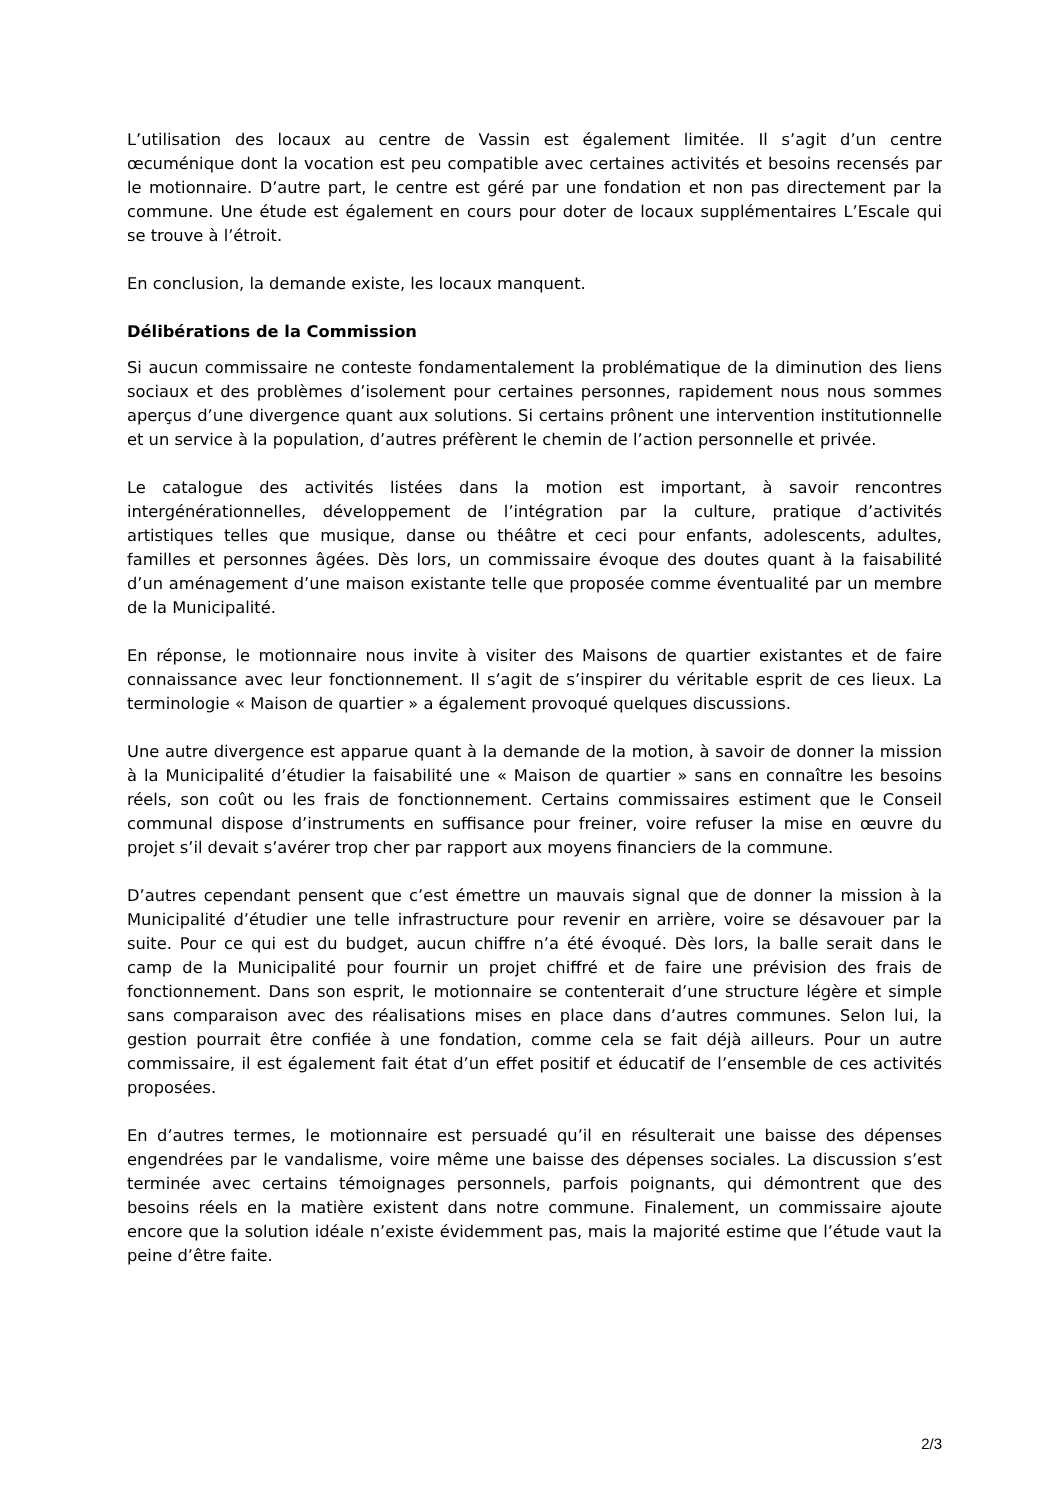L’utilisation des locaux au centre de Vassin est également limitée. Il s’agit d’un centre œcuménique dont la vocation est peu compatible avec certaines activités et besoins recensés par le motionnaire. D’autre part, le centre est géré par une fondation et non pas directement par la commune. Une étude est également en cours pour doter de locaux supplémentaires L’Escale qui se trouve à l’étroit.
En conclusion, la demande existe, les locaux manquent.
Délibérations de la Commission
Si aucun commissaire ne conteste fondamentalement la problématique de la diminution des liens sociaux et des problèmes d’isolement pour certaines personnes, rapidement nous nous sommes aperçus d’une divergence quant aux solutions. Si certains prônent une intervention institutionnelle et un service à la population, d’autres préfèrent le chemin de l’action personnelle et privée.
Le catalogue des activités listées dans la motion est important, à savoir rencontres intergénérationnelles, développement de l’intégration par la culture, pratique d’activités artistiques telles que musique, danse ou théâtre et ceci pour enfants, adolescents, adultes, familles et personnes âgées. Dès lors, un commissaire évoque des doutes quant à la faisabilité d’un aménagement d’une maison existante telle que proposée comme éventualité par un membre de la Municipalité.
En réponse, le motionnaire nous invite à visiter des Maisons de quartier existantes et de faire connaissance avec leur fonctionnement. Il s’agit de s’inspirer du véritable esprit de ces lieux. La terminologie « Maison de quartier » a également provoqué quelques discussions.
Une autre divergence est apparue quant à la demande de la motion, à savoir de donner la mission à la Municipalité d’étudier la faisabilité une « Maison de quartier » sans en connaître les besoins réels, son coût ou les frais de fonctionnement. Certains commissaires estiment que le Conseil communal dispose d’instruments en suffisance pour freiner, voire refuser la mise en œuvre du projet s’il devait s’avérer trop cher par rapport aux moyens financiers de la commune.
D’autres cependant pensent que c’est émettre un mauvais signal que de donner la mission à la Municipalité d’étudier une telle infrastructure pour revenir en arrière, voire se désavouer par la suite. Pour ce qui est du budget, aucun chiffre n’a été évoqué. Dès lors, la balle serait dans le camp de la Municipalité pour fournir un projet chiffré et de faire une prévision des frais de fonctionnement. Dans son esprit, le motionnaire se contenterait d’une structure légère et simple sans comparaison avec des réalisations mises en place dans d’autres communes. Selon lui, la gestion pourrait être confiée à une fondation, comme cela se fait déjà ailleurs. Pour un autre commissaire, il est également fait état d’un effet positif et éducatif de l’ensemble de ces activités proposées.
En d’autres termes, le motionnaire est persuadé qu’il en résulterait une baisse des dépenses engendrées par le vandalisme, voire même une baisse des dépenses sociales. La discussion s’est terminée avec certains témoignages personnels, parfois poignants, qui démontrent que des besoins réels en la matière existent dans notre commune. Finalement, un commissaire ajoute encore que la solution idéale n’existe évidemment pas, mais la majorité estime que l’étude vaut la peine d’être faite.
2/3